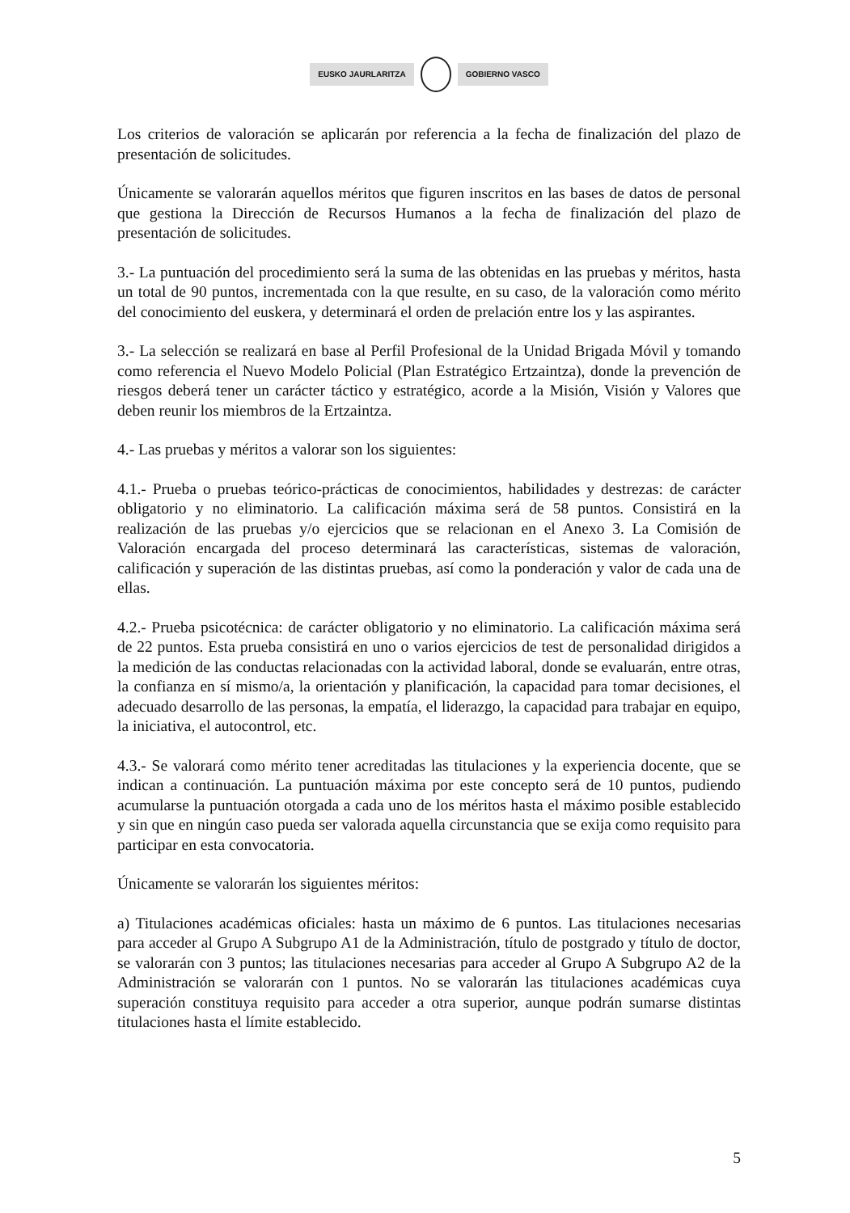EUSKO JAURLARITZA GOBIERNO VASCO
Los criterios de valoración se aplicarán por referencia a la fecha de finalización del plazo de presentación de solicitudes.
Únicamente se valorarán aquellos méritos que figuren inscritos en las bases de datos de personal que gestiona la Dirección de Recursos Humanos a la fecha de finalización del plazo de presentación de solicitudes.
3.- La puntuación del procedimiento será la suma de las obtenidas en las pruebas y méritos, hasta un total de 90 puntos, incrementada con la que resulte, en su caso, de la valoración como mérito del conocimiento del euskera, y determinará el orden de prelación entre los y las aspirantes.
3.- La selección se realizará en base al Perfil Profesional de la Unidad Brigada Móvil y tomando como referencia el Nuevo Modelo Policial (Plan Estratégico Ertzaintza), donde la prevención de riesgos deberá tener un carácter táctico y estratégico, acorde a la Misión, Visión y Valores que deben reunir los miembros de la Ertzaintza.
4.- Las pruebas y méritos a valorar son los siguientes:
4.1.- Prueba o pruebas teórico-prácticas de conocimientos, habilidades y destrezas: de carácter obligatorio y no eliminatorio. La calificación máxima será de 58 puntos. Consistirá en la realización de las pruebas y/o ejercicios que se relacionan en el Anexo 3. La Comisión de Valoración encargada del proceso determinará las características, sistemas de valoración, calificación y superación de las distintas pruebas, así como la ponderación y valor de cada una de ellas.
4.2.- Prueba psicotécnica: de carácter obligatorio y no eliminatorio. La calificación máxima será de 22 puntos. Esta prueba consistirá en uno o varios ejercicios de test de personalidad dirigidos a la medición de las conductas relacionadas con la actividad laboral, donde se evaluarán, entre otras, la confianza en sí mismo/a, la orientación y planificación, la capacidad para tomar decisiones, el adecuado desarrollo de las personas, la empatía, el liderazgo, la capacidad para trabajar en equipo, la iniciativa, el autocontrol, etc.
4.3.- Se valorará como mérito tener acreditadas las titulaciones y la experiencia docente, que se indican a continuación. La puntuación máxima por este concepto será de 10 puntos, pudiendo acumularse la puntuación otorgada a cada uno de los méritos hasta el máximo posible establecido y sin que en ningún caso pueda ser valorada aquella circunstancia que se exija como requisito para participar en esta convocatoria.
Únicamente se valorarán los siguientes méritos:
a) Titulaciones académicas oficiales: hasta un máximo de 6 puntos. Las titulaciones necesarias para acceder al Grupo A Subgrupo A1 de la Administración, título de postgrado y título de doctor, se valorarán con 3 puntos; las titulaciones necesarias para acceder al Grupo A Subgrupo A2 de la Administración se valorarán con 1 puntos. No se valorarán las titulaciones académicas cuya superación constituya requisito para acceder a otra superior, aunque podrán sumarse distintas titulaciones hasta el límite establecido.
5